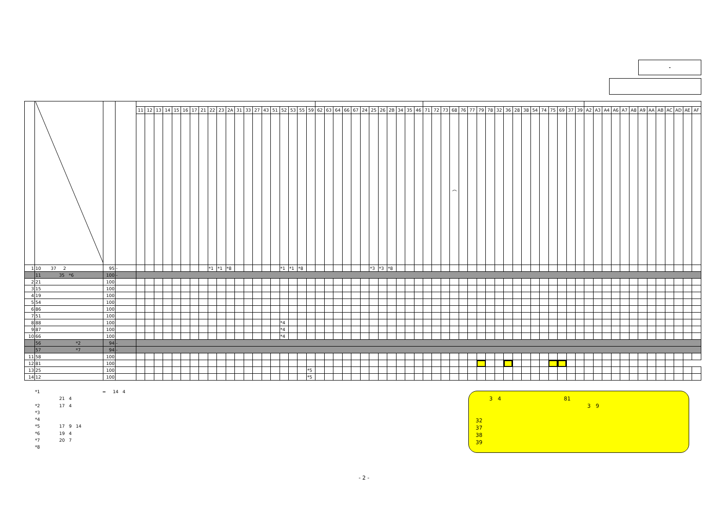-
| | | | | 11 | 12 | 13 | 14 | 15 | 16 | 17 | 21 | 22 | 23 | 2A | 31 | 33 | 27 | 43 | 51 | 52 | 53 | 55 | 59 | 62 | 63 | 64 | 66 | 67 | 24 | 25 | 26 | 2B | 34 | 35 | 46 | 71 | 72 | 73 | 68 | 76 | 77 | 79 | 78 | 32 | 36 | 28 | 38 | 54 | 74 | 75 | 69 | 37 | 39 | A2 | A3 | A4 | A6 | A7 | A8 | A9 | AA | AB | AC | AD | AE | AF |
| --- | --- | --- | --- | --- | --- | --- | --- | --- | --- | --- | --- | --- | --- | --- | --- | --- | --- | --- | --- | --- | --- | --- | --- | --- | --- | --- | --- | --- | --- | --- | --- | --- | --- | --- | --- | --- | --- | --- | --- | --- | --- | --- | --- | --- | --- | --- | --- | --- | --- | --- | --- | --- | --- | --- | --- | --- | --- | --- | --- | --- | --- | --- | --- | --- | --- | --- |
| | | | | | | | | | | | | | | | | | | | | | | | | | | | | | | | | | | | | | | | ︵ | | | | | | | | | | | | | | | | | | | | | | | | | | | |
| 1 | 10 37 2 | 95 | - | | | | | | | | | *1 | *1 | *8 | | | | | | *1 | *1 | *8 | | | | | | | | *3 | *3 | *8 | | | | | | | | | | | | | | | | | | | | | | | | | | | | | | | | | | |
| | 11 35 *6 | 100 | - | | | | | | | | | | | | | | | | | | | | | | | | | | | | | | | | | | | | | | | | | | | | | | | | | | | | | | | | | | | | | | | |
| 2 | 21 | 100 | | | | | | | | | | | | | | | | | | | | | | | | | | | | | | | | | | | | | | | | | | | | | | | | | | | | | | | | | | | | | | | | |
| 3 | 15 | 100 | | | | | | | | | | | | | | | | | | | | | | | | | | | | | | | | | | | | | | | | | | | | | | | | | | | | | | | | | | | | | | | | |
| 4 | 19 | 100 | | | | | | | | | | | | | | | | | | | | | | | | | | | | | | | | | | | | | | | | | | | | | | | | | | | | | | | | | | | | | | | | |
| 5 | 54 | 100 | | | | | | | | | | | | | | | | | | | | | | | | | | | | | | | | | | | | | | | | | | | | | | | | | | | | | | | | | | | | | | | | |
| 6 | 86 | 100 | | | | | | | | | | | | | | | | | | | | | | | | | | | | | | | | | | | | | | | | | | | | | | | | | | | | | | | | | | | | | | | | |
| 7 | 51 | 100 | | | | | | | | | | | | | | | | | | | | | | | | | | | | | | | | | | | | | | | | | | | | | | | | | | | | | | | | | | | | | | | | |
| 8 | 88 | 100 | | | | | | | | | | | | | | | | | | *4 | | | | | | | | | | | | | | | | | | | | | | | | | | | | | | | | | | | | | | | | | | | | | | |
| 9 | 87 | 100 | | | | | | | | | | | | | | | | | | *4 | | | | | | | | | | | | | | | | | | | | | | | | | | | | | | | | | | | | | | | | | | | | | | |
| 10 | 66 | 100 | | | | | | | | | | | | | | | | | | *4 | | | | | | | | | | | | | | | | | | | | | | | | | | | | | | | | | | | | | | | | | | | | | | |
| | 56 *2 | 94 | - | | | | | | | | | | | | | | | | | | | | | | | | | | | | | | | | | | | | | | | | | | | | | | | | | | | | | | | | | | | | | | | |
| | 57 *7 | 94 | - | | | | | | | | | | | | | | | | | | | | | | | | | | | | | | | | | | | | | | | | | | | | | | | | | | | | | | | | | | | | | | | |
| 11 | 58 | 100 | | | | | | | | | | | | | | | | | | | | | | | | | | | | | | | | | | | | | | | | | | | | | | | | | | | | | | | | | | | | | | | | |
| 12 | 81 | 100 | | | | | | | | | | | | | | | | | | | | | | | | | | | | | | | | | | | | | | | | | | | | | | | | | | | | | | | | | | | | | | | | |
| 13 | 25 | 100 | | | | | | | | | | | | | | | | | | | | | *5 | | | | | | | | | | | | | | | | | | | | | | | | | | | | | | | | | | | | | | | | | | | |
| 14 | 12 | 100 | | | | | | | | | | | | | | | | | | | | | *5 | | | | | | | | | | | | | | | | | | | | | | | | | | | | | | | | | | | | | | | | | | | |
*1 = 14 4
21 4
*2 17 4
*3
*4
*5 17 9 14
*6 19 4
*7 20 7
*8
3 4 81
3 9
32
37
38
39
- 2 -